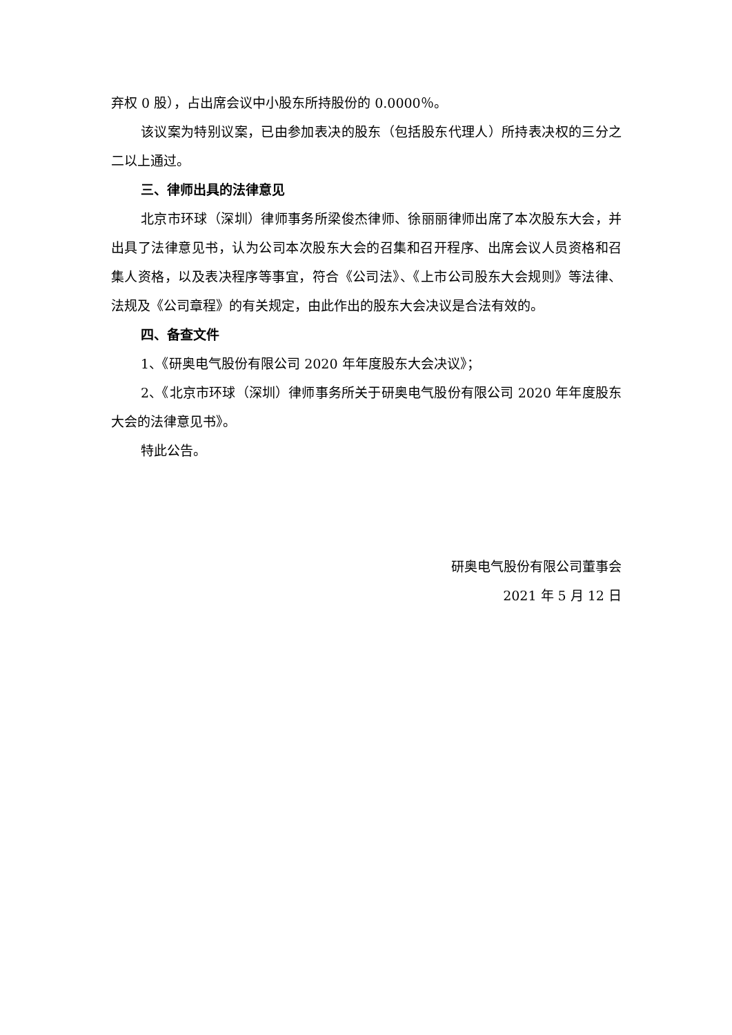弃权 0 股），占出席会议中小股东所持股份的 0.0000％。
该议案为特别议案，已由参加表决的股东（包括股东代理人）所持表决权的三分之二以上通过。
三、律师出具的法律意见
北京市环球（深圳）律师事务所梁俊杰律师、徐丽丽律师出席了本次股东大会，并出具了法律意见书，认为公司本次股东大会的召集和召开程序、出席会议人员资格和召集人资格，以及表决程序等事宜，符合《公司法》、《上市公司股东大会规则》等法律、法规及《公司章程》的有关规定，由此作出的股东大会决议是合法有效的。
四、备查文件
1、《研奥电气股份有限公司 2020 年年度股东大会决议》；
2、《北京市环球（深圳）律师事务所关于研奥电气股份有限公司 2020 年年度股东大会的法律意见书》。
特此公告。
研奥电气股份有限公司董事会
2021 年 5 月 12 日